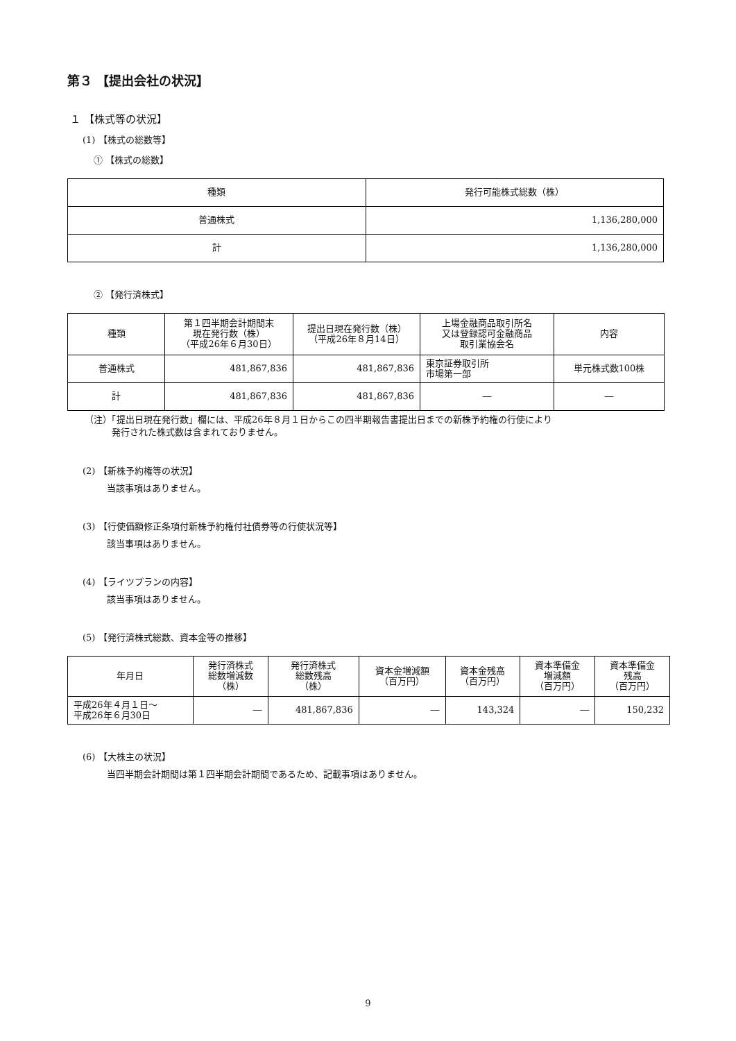第３ 【提出会社の状況】
１ 【株式等の状況】
(1) 【株式の総数等】
① 【株式の総数】
| 種類 | 発行可能株式総数（株） |
| --- | --- |
| 普通株式 | 1,136,280,000 |
| 計 | 1,136,280,000 |
② 【発行済株式】
| 種類 | 第１四半期会計期間末 現在発行数（株） （平成26年６月30日） | 提出日現在発行数（株） （平成26年８月14日） | 上場金融商品取引所名 又は登録認可金融商品 取引業協会名 | 内容 |
| --- | --- | --- | --- | --- |
| 普通株式 | 481,867,836 | 481,867,836 | 東京証券取引所 市場第一部 | 単元株式数100株 |
| 計 | 481,867,836 | 481,867,836 | ― | ― |
（注）「提出日現在発行数」欄には、平成26年８月１日からこの四半期報告書提出日までの新株予約権の行使により
　　　発行された株式数は含まれておりません。
(2) 【新株予約権等の状況】
当該事項はありません。
(3) 【行使価額修正条項付新株予約権付社債券等の行使状況等】
該当事項はありません。
(4) 【ライツプランの内容】
該当事項はありません。
(5) 【発行済株式総数、資本金等の推移】
| 年月日 | 発行済株式 総数増減数 （株） | 発行済株式 総数残高 （株） | 資本金増減額 （百万円） | 資本金残高 （百万円） | 資本準備金 増減額 （百万円） | 資本準備金 残高 （百万円） |
| --- | --- | --- | --- | --- | --- | --- |
| 平成26年４月１日～ 平成26年６月30日 | ― | 481,867,836 | ― | 143,324 | ― | 150,232 |
(6) 【大株主の状況】
当四半期会計期間は第１四半期会計期間であるため、記載事項はありません。
9